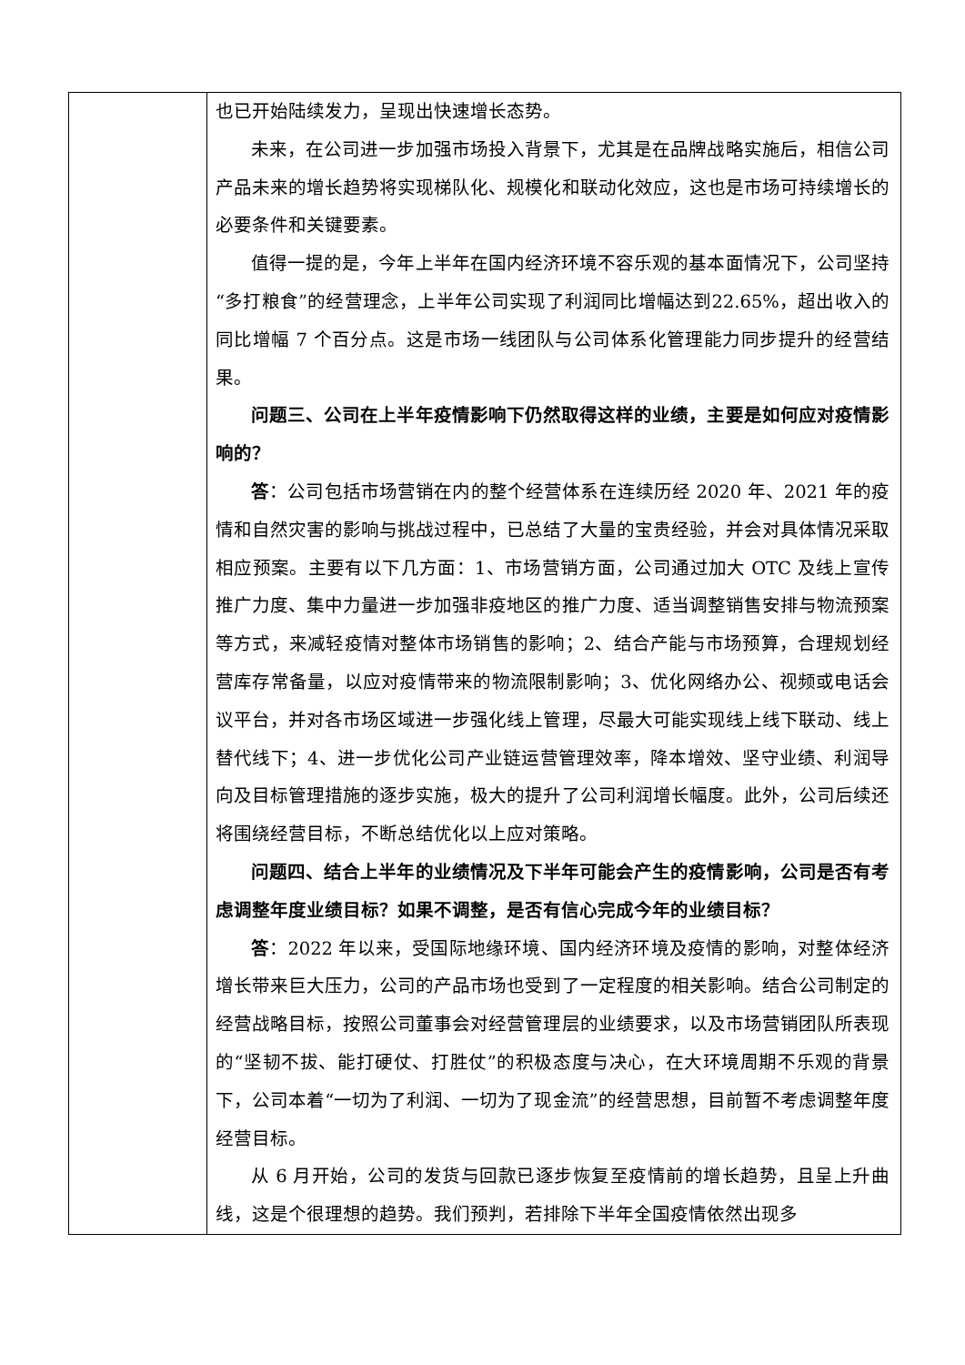| | 也已开始陆续发力，呈现出快速增长态势。 未来，在公司进一步加强市场投入背景下，尤其是在品牌战略实施后，相信公司产品未来的增长趋势将实现梯队化、规模化和联动化效应，这也是市场可持续增长的必要条件和关键要素。 值得一提的是，今年上半年在国内经济环境不容乐观的基本面情况下，公司坚持“多打粮食”的经营理念，上半年公司实现了利润同比增幅达到22.65%，超出收入的同比增幅 7 个百分点。这是市场一线团队与公司体系化管理能力同步提升的经营结果。 问题三、公司在上半年疫情影响下仍然取得这样的业绩，主要是如何应对疫情影响的？ 答 ：公司包括市场营销在内的整个经营体系在连续历经 2020 年、2021 年的疫情和自然灾害的影响与挑战过程中，已总结了大量的宝贵经验，并会对具体情况采取相应预案。主要有以下几方面：1、市场营销方面，公司通过加大 OTC 及线上宣传推广力度、集中力量进一步加强非疫地区的推广力度、适当调整销售安排与物流预案等方式，来减轻疫情对整体市场销售的影响；2、结合产能与市场预算，合理规划经营库存常备量，以应对疫情带来的物流限制影响；3、优化网络办公、视频或电话会议平台，并对各市场区域进一步强化线上管理，尽最大可能实现线上线下联动、线上替代线下；4、进一步优化公司产业链运营管理效率，降本增效、坚守业绩、利润导向及目标管理措施的逐步实施，极大的提升了公司利润增长幅度。此外，公司后续还将围绕经营目标，不断总结优化以上应对策略。 问题四、结合上半年的业绩情况及下半年可能会产生的疫情影响，公司是否有考虑调整年度业绩目标？如果不调整，是否有信心完成今年的业绩目标？ 答 ：2022 年以来，受国际地缘环境、国内经济环境及疫情的影响，对整体经济增长带来巨大压力，公司的产品市场也受到了一定程度的相关影响。结合公司制定的经营战略目标，按照公司董事会对经营管理层的业绩要求，以及市场营销团队所表现的“坚韧不拔、能打硬仗、打胜仗”的积极态度与决心，在大环境周期不乐观的背景下，公司本着“一切为了利润、一切为了现金流”的经营思想，目前暂不考虑调整年度经营目标。 从 6 月开始，公司的发货与回款已逐步恢复至疫情前的增长趋势，且呈上升曲线，这是个很理想的趋势。我们预判，若排除下半年全国疫情依然出现多 |